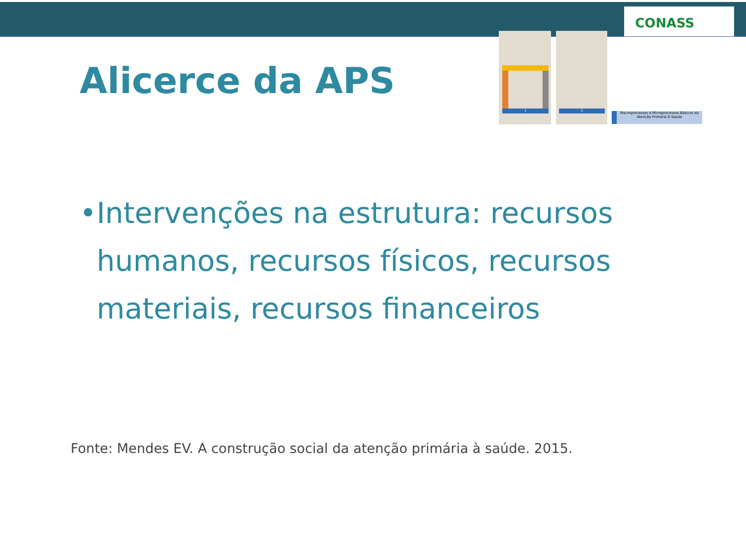CONASS
1 1
Macroprocessos e Microprocessos Básicos da Atenção Primária À Saúde
Alicerce da APS
• Intervenções na estrutura: recursos humanos, recursos físicos, recursos materiais, recursos financeiros
Fonte: Mendes EV. A construção social da atenção primária à saúde. 2015.